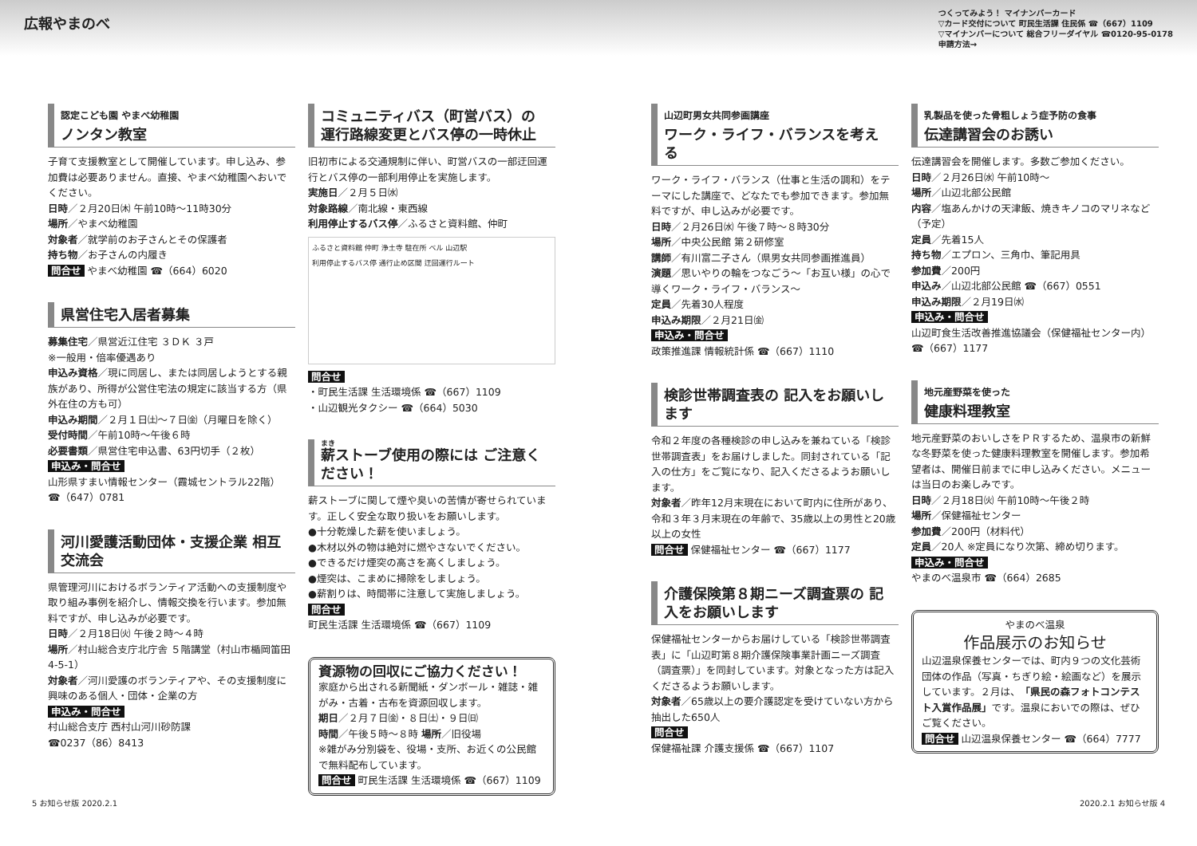広報やまのべ
つくってみよう！ マイナンバーカード
▽カード交付について 町民生活課 住民係 ☎（667）1109
▽マイナンバーについて 総合フリーダイヤル ☎0120-95-0178
申請方法→
認定こども園 やまべ幼稚園
ノンタン教室
子育て支援教室として開催しています。申し込み、参加費は必要ありません。直接、やまべ幼稚園へおいでください。
日時／２月20日㈭ 午前10時～11時30分
場所／やまべ幼稚園
対象者／就学前のお子さんとその保護者
持ち物／お子さんの内履き
問合せ やまべ幼稚園 ☎（664）6020
県営住宅入居者募集
募集住宅／県営近江住宅 ３ＤＫ ３戸
※一般用・倍率優遇あり
申込み資格／現に同居し、または同居しようとする親族があり、所得が公営住宅法の規定に該当する方（県外在住の方も可）
申込み期間／２月１日㈯～７日㈮（月曜日を除く）
受付時間／午前10時～午後６時
必要書類／県営住宅申込書、63円切手（２枚）
申込み・問合せ
山形県すまい情報センター（霞城セントラル22階）
☎（647）0781
河川愛護活動団体・支援企業 相互交流会
県管理河川におけるボランティア活動への支援制度や取り組み事例を紹介し、情報交換を行います。参加無料ですが、申し込みが必要です。
日時／２月18日㈫ 午後２時～４時
場所／村山総合支庁北庁舎 ５階講堂（村山市楯岡笛田4-5-1）
対象者／河川愛護のボランティアや、その支援制度に興味のある個人・団体・企業の方
申込み・問合せ
村山総合支庁 西村山河川砂防課
☎0237（86）8413
コミュニティバス（町営バス）の運行路線変更とバス停の一時休止
旧初市による交通規制に伴い、町営バスの一部迂回運行とバス停の一部利用停止を実施します。
実施日／２月５日㈬
対象路線／南北線・東西線
利用停止するバス停／ふるさと資料館、仲町
ふるさと資料館 仲町 浄土寺 駐在所 ベル 山辺駅
利用停止するバス停 通行止め区間 迂回運行ルート
問合せ
・町民生活課 生活環境係 ☎（667）1109
・山辺観光タクシー ☎（664）5030
薪ストーブ使用の際には ご注意ください！
薪ストーブに関して煙や臭いの苦情が寄せられています。正しく安全な取り扱いをお願いします。
●十分乾燥した薪を使いましょう。
●木材以外の物は絶対に燃やさないでください。
●できるだけ煙突の高さを高くしましょう。
●煙突は、こまめに掃除をしましょう。
●薪割りは、時間帯に注意して実施しましょう。
問合せ
町民生活課 生活環境係 ☎（667）1109
資源物の回収にご協力ください！
家庭から出される新聞紙・ダンボール・雑誌・雑がみ・古着・古布を資源回収します。
期日／２月７日㈮・８日㈯・９日㈰
時間／午後５時～８時 場所／旧役場
※雑がみ分別袋を、役場・支所、お近くの公民館で無料配布しています。
問合せ 町民生活課 生活環境係 ☎（667）1109
山辺町男女共同参画講座
ワーク・ライフ・バランスを考える
ワーク・ライフ・バランス（仕事と生活の調和）をテーマにした講座で、どなたでも参加できます。参加無料ですが、申し込みが必要です。
日時／２月26日㈬ 午後７時～８時30分
場所／中央公民館 第２研修室
講師／有川富二子さん（県男女共同参画推進員）
演題／思いやりの輪をつなごう～「お互い様」の心で導くワーク・ライフ・バランス～
定員／先着30人程度
申込み期限／２月21日㈮
申込み・問合せ
政策推進課 情報統計係 ☎（667）1110
検診世帯調査表の 記入をお願いします
令和２年度の各種検診の申し込みを兼ねている「検診世帯調査表」をお届けしました。同封されている「記入の仕方」をご覧になり、記入くださるようお願いします。
対象者／昨年12月末現在において町内に住所があり、令和３年３月末現在の年齢で、35歳以上の男性と20歳以上の女性
問合せ 保健福祉センター ☎（667）1177
介護保険第８期ニーズ調査票の 記入をお願いします
保健福祉センターからお届けしている「検診世帯調査表」に「山辺町第８期介護保険事業計画ニーズ調査（調査票）」を同封しています。対象となった方は記入くださるようお願いします。
対象者／65歳以上の要介護認定を受けていない方から抽出した650人
問合せ
保健福祉課 介護支援係 ☎（667）1107
乳製品を使った骨粗しょう症予防の食事
伝達講習会のお誘い
伝達講習会を開催します。多数ご参加ください。
日時／２月26日㈬ 午前10時～
場所／山辺北部公民館
内容／塩あんかけの天津飯、焼きキノコのマリネなど（予定）
定員／先着15人
持ち物／エプロン、三角巾、筆記用具
参加費／200円
申込み／山辺北部公民館 ☎（667）0551
申込み期限／２月19日㈬
申込み・問合せ
山辺町食生活改善推進協議会（保健福祉センター内） ☎（667）1177
地元産野菜を使った
健康料理教室
地元産野菜のおいしさをＰＲするため、温泉市の新鮮な冬野菜を使った健康料理教室を開催します。参加希望者は、開催日前までに申し込みください。メニューは当日のお楽しみです。
日時／２月18日㈫ 午前10時～午後２時
場所／保健福祉センター
参加費／200円（材料代）
定員／20人 ※定員になり次第、締め切ります。
申込み・問合せ
やまのべ温泉市 ☎（664）2685
やまのべ温泉
作品展示のお知らせ
山辺温泉保養センターでは、町内９つの文化芸術団体の作品（写真・ちぎり絵・絵画など）を展示しています。２月は、「県民の森フォトコンテスト入賞作品展」です。温泉においでの際は、ぜひご覧ください。
問合せ 山辺温泉保養センター ☎（664）7777
5 お知らせ版 2020.2.1 2020.2.1 お知らせ版 4